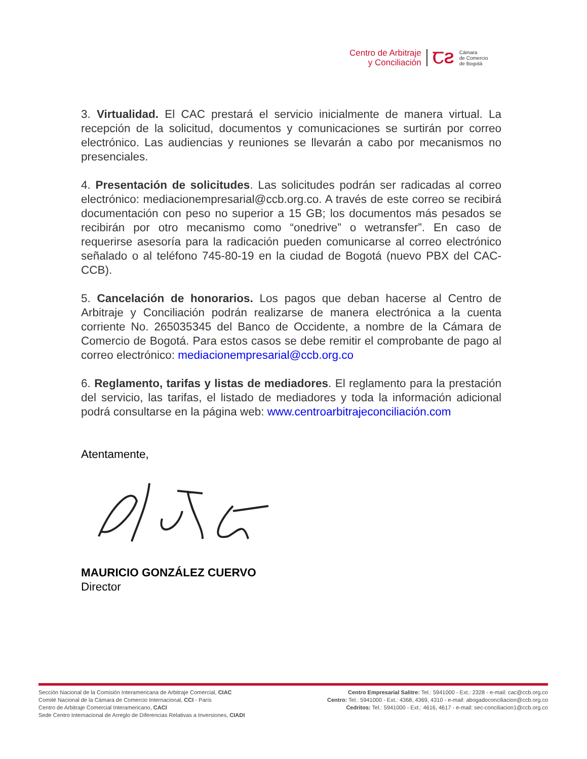Centro de Arbitraje
y Conciliación
ꞆƧ
Cámara
de Comercio
de Bogotá
3. Virtualidad. El CAC prestará el servicio inicialmente de manera virtual. La recepción de la solicitud, documentos y comunicaciones se surtirán por correo electrónico. Las audiencias y reuniones se llevarán a cabo por mecanismos no presenciales.
4. Presentación de solicitudes. Las solicitudes podrán ser radicadas al correo electrónico: mediacionempresarial@ccb.org.co. A través de este correo se recibirá documentación con peso no superior a 15 GB; los documentos más pesados se recibirán por otro mecanismo como “onedrive” o wetransfer”. En caso de requerirse asesoría para la radicación pueden comunicarse al correo electrónico señalado o al teléfono 745-80-19 en la ciudad de Bogotá (nuevo PBX del CAC-CCB).
5. Cancelación de honorarios. Los pagos que deban hacerse al Centro de Arbitraje y Conciliación podrán realizarse de manera electrónica a la cuenta corriente No. 265035345 del Banco de Occidente, a nombre de la Cámara de Comercio de Bogotá. Para estos casos se debe remitir el comprobante de pago al correo electrónico: mediacionempresarial@ccb.org.co
6. Reglamento, tarifas y listas de mediadores. El reglamento para la prestación del servicio, las tarifas, el listado de mediadores y toda la información adicional podrá consultarse en la página web: www.centroarbitrajeconciliación.com
Atentamente,
MAURICIO GONZÁLEZ CUERVO
Director
Sección Nacional de la Comisión Interamericana de Arbitraje Comercial, CIAC
Comité Nacional de la Cámara de Comercio Internacional, CCI - París
Centro de Arbitraje Comercial Interamericano, CACI
Sede Centro Internacional de Arreglo de Diferencias Relativas a Inversiones, CIADI
Centro Empresarial Salitre: Tel.: 5941000 - Ext.: 2328 - e-mail: cac@ccb.org.co
Centro: Tel.: 5941000 - Ext.: 4368, 4369, 4310 - e-mail: abogadoconciliacion@ccb.org.co
Cedritos: Tel.: 5941000 - Ext.: 4616, 4617 - e-mail: sec-conciliacion1@ccb.org.co